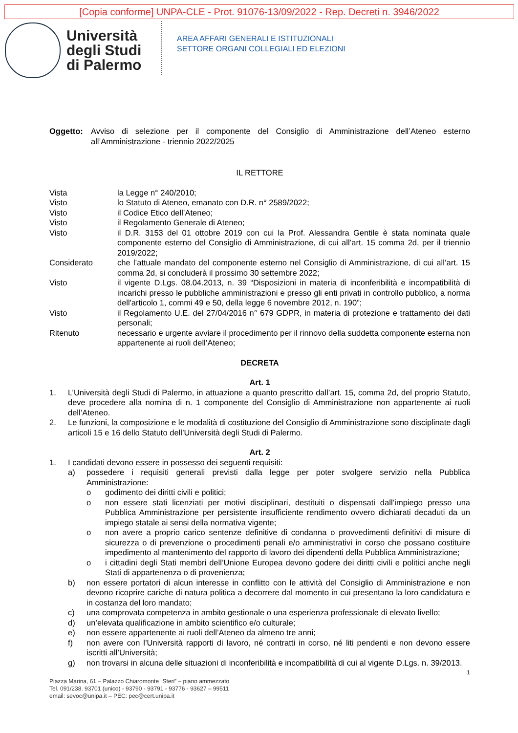[Copia conforme] UNPA-CLE - Prot. 91076-13/09/2022 - Rep. Decreti n. 3946/2022
Università
degli Studi
di Palermo
AREA AFFARI GENERALI E ISTITUZIONALI
SETTORE ORGANI COLLEGIALI ED ELEZIONI
Oggetto: Avviso di selezione per il componente del Consiglio di Amministrazione dell’Ateneo esterno all’Amministrazione - triennio 2022/2025
IL RETTORE
| Vista | la Legge n° 240/2010; |
| Visto | lo Statuto di Ateneo, emanato con D.R. n° 2589/2022; |
| Visto | il Codice Etico dell’Ateneo; |
| Visto | il Regolamento Generale di Ateneo; |
| Visto | il D.R. 3153 del 01 ottobre 2019 con cui la Prof. Alessandra Gentile è stata nominata quale componente esterno del Consiglio di Amministrazione, di cui all’art. 15 comma 2d, per il triennio 2019/2022; |
| Considerato | che l’attuale mandato del componente esterno nel Consiglio di Amministrazione, di cui all’art. 15 comma 2d, si concluderà il prossimo 30 settembre 2022; |
| Visto | il vigente D.Lgs. 08.04.2013, n. 39 “Disposizioni in materia di inconferibilità e incompatibilità di incarichi presso le pubbliche amministrazioni e presso gli enti privati in controllo pubblico, a norma dell'articolo 1, commi 49 e 50, della legge 6 novembre 2012, n. 190”; |
| Visto | il Regolamento U.E. del 27/04/2016 n° 679 GDPR, in materia di protezione e trattamento dei dati personali; |
| Ritenuto | necessario e urgente avviare il procedimento per il rinnovo della suddetta componente esterna non appartenente ai ruoli dell’Ateneo; |
DECRETA
Art. 1
1. L’Università degli Studi di Palermo, in attuazione a quanto prescritto dall’art. 15, comma 2d, del proprio Statuto, deve procedere alla nomina di n. 1 componente del Consiglio di Amministrazione non appartenente ai ruoli dell’Ateneo.
2. Le funzioni, la composizione e le modalità di costituzione del Consiglio di Amministrazione sono disciplinate dagli articoli 15 e 16 dello Statuto dell’Università degli Studi di Palermo.
Art. 2
1. I candidati devono essere in possesso dei seguenti requisiti:
a) possedere i requisiti generali previsti dalla legge per poter svolgere servizio nella Pubblica Amministrazione:
o godimento dei diritti civili e politici;
o non essere stati licenziati per motivi disciplinari, destituiti o dispensati dall’impiego presso una Pubblica Amministrazione per persistente insufficiente rendimento ovvero dichiarati decaduti da un impiego statale ai sensi della normativa vigente;
o non avere a proprio carico sentenze definitive di condanna o provvedimenti definitivi di misure di sicurezza o di prevenzione o procedimenti penali e/o amministrativi in corso che possano costituire impedimento al mantenimento del rapporto di lavoro dei dipendenti della Pubblica Amministrazione;
o i cittadini degli Stati membri dell’Unione Europea devono godere dei diritti civili e politici anche negli Stati di appartenenza o di provenienza;
b) non essere portatori di alcun interesse in conflitto con le attività del Consiglio di Amministrazione e non devono ricoprire cariche di natura politica a decorrere dal momento in cui presentano la loro candidatura e in costanza del loro mandato;
c) una comprovata competenza in ambito gestionale o una esperienza professionale di elevato livello;
d) un’elevata qualificazione in ambito scientifico e/o culturale;
e) non essere appartenente ai ruoli dell’Ateneo da almeno tre anni;
f) non avere con l’Università rapporti di lavoro, né contratti in corso, né liti pendenti e non devono essere iscritti all’Università;
g) non trovarsi in alcuna delle situazioni di inconferibilità e incompatibilità di cui al vigente D.Lgs. n. 39/2013.
1
Piazza Marina, 61 – Palazzo Chiaromonte “Steri” – piano ammezzato
Tel. 091/238. 93701 (unico) - 93790 - 93791 - 93776 - 93627 – 99511
email: sevoc@unipa.it – PEC: pec@cert.unipa.it